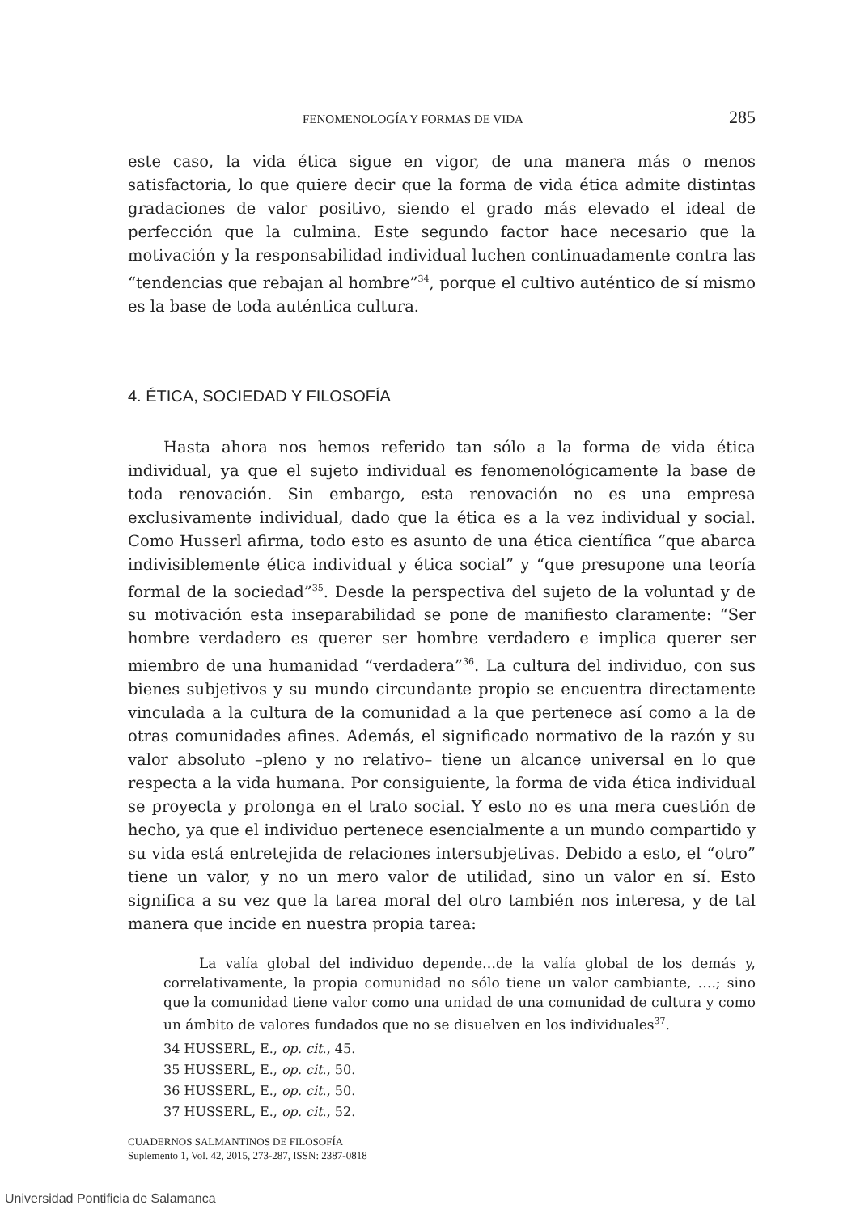FENOMENOLOGÍA Y FORMAS DE VIDA 285
este caso, la vida ética sigue en vigor, de una manera más o menos satisfactoria, lo que quiere decir que la forma de vida ética admite distintas gradaciones de valor positivo, siendo el grado más elevado el ideal de perfección que la culmina. Este segundo factor hace necesario que la motivación y la responsabilidad individual luchen continuadamente contra las “tendencias que rebajan al hombre”<sup>34</sup>, porque el cultivo auténtico de sí mismo es la base de toda auténtica cultura.
4. ÉTICA, SOCIEDAD Y FILOSOFÍA
Hasta ahora nos hemos referido tan sólo a la forma de vida ética individual, ya que el sujeto individual es fenomenológicamente la base de toda renovación. Sin embargo, esta renovación no es una empresa exclusivamente individual, dado que la ética es a la vez individual y social. Como Husserl afirma, todo esto es asunto de una ética científica “que abarca indivisiblemente ética individual y ética social” y “que presupone una teoría formal de la sociedad”<sup>35</sup>. Desde la perspectiva del sujeto de la voluntad y de su motivación esta inseparabilidad se pone de manifiesto claramente: “Ser hombre verdadero es querer ser hombre verdadero e implica querer ser miembro de una humanidad “verdadera”<sup>36</sup>. La cultura del individuo, con sus bienes subjetivos y su mundo circundante propio se encuentra directamente vinculada a la cultura de la comunidad a la que pertenece así como a la de otras comunidades afines. Además, el significado normativo de la razón y su valor absoluto –pleno y no relativo– tiene un alcance universal en lo que respecta a la vida humana. Por consiguiente, la forma de vida ética individual se proyecta y prolonga en el trato social. Y esto no es una mera cuestión de hecho, ya que el individuo pertenece esencialmente a un mundo compartido y su vida está entretejida de relaciones intersubjetivas. Debido a esto, el “otro” tiene un valor, y no un mero valor de utilidad, sino un valor en sí. Esto significa a su vez que la tarea moral del otro también nos interesa, y de tal manera que incide en nuestra propia tarea:
La valía global del individuo depende…de la valía global de los demás y, correlativamente, la propia comunidad no sólo tiene un valor cambiante, ….; sino que la comunidad tiene valor como una unidad de una comunidad de cultura y como un ámbito de valores fundados que no se disuelven en los individuales<sup>37</sup>.
34 HUSSERL, E., op. cit., 45.
35 HUSSERL, E., op. cit., 50.
36 HUSSERL, E., op. cit., 50.
37 HUSSERL, E., op. cit., 52.
CUADERNOS SALMANTINOS DE FILOSOFÍA
Suplemento 1, Vol. 42, 2015, 273-287, ISSN: 2387-0818
Universidad Pontificia de Salamanca